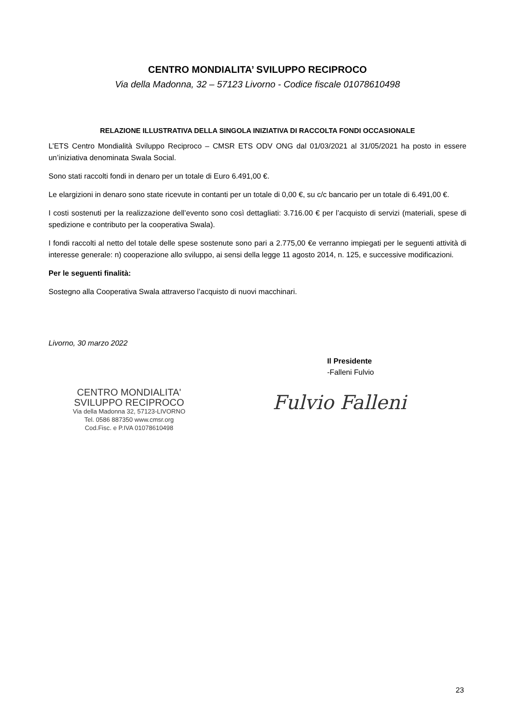CENTRO MONDIALITA’ SVILUPPO RECIPROCO
Via della Madonna, 32 – 57123 Livorno - Codice fiscale 01078610498
RELAZIONE ILLUSTRATIVA DELLA SINGOLA INIZIATIVA DI RACCOLTA FONDI OCCASIONALE
L’ETS Centro Mondialità Sviluppo Reciproco – CMSR ETS ODV ONG dal 01/03/2021 al 31/05/2021 ha posto in essere un’iniziativa denominata Swala Social.
Sono stati raccolti fondi in denaro per un totale di Euro 6.491,00 €.
Le elargizioni in denaro sono state ricevute in contanti per un totale di 0,00 €, su c/c bancario per un totale di 6.491,00 €.
I costi sostenuti per la realizzazione dell’evento sono così dettagliati: 3.716.00 € per l’acquisto di servizi (materiali, spese di spedizione e contributo per la cooperativa Swala).
I fondi raccolti al netto del totale delle spese sostenute sono pari a 2.775,00 €e verranno impiegati per le seguenti attività di interesse generale: n) cooperazione allo sviluppo, ai sensi della legge 11 agosto 2014, n. 125, e successive modificazioni.
Per le seguenti finalità:
Sostegno alla Cooperativa Swala attraverso l’acquisto di nuovi macchinari.
Livorno, 30 marzo 2022
Il Presidente
-Falleni Fulvio
CENTRO MONDIALITA'
SVILUPPO RECIPROCO
Via della Madonna 32, 57123-LIVORNO
Tel. 0586 887350 www.cmsr.org
Cod.Fisc. e P.IVA 01078610498
Fulvio Falleni
23